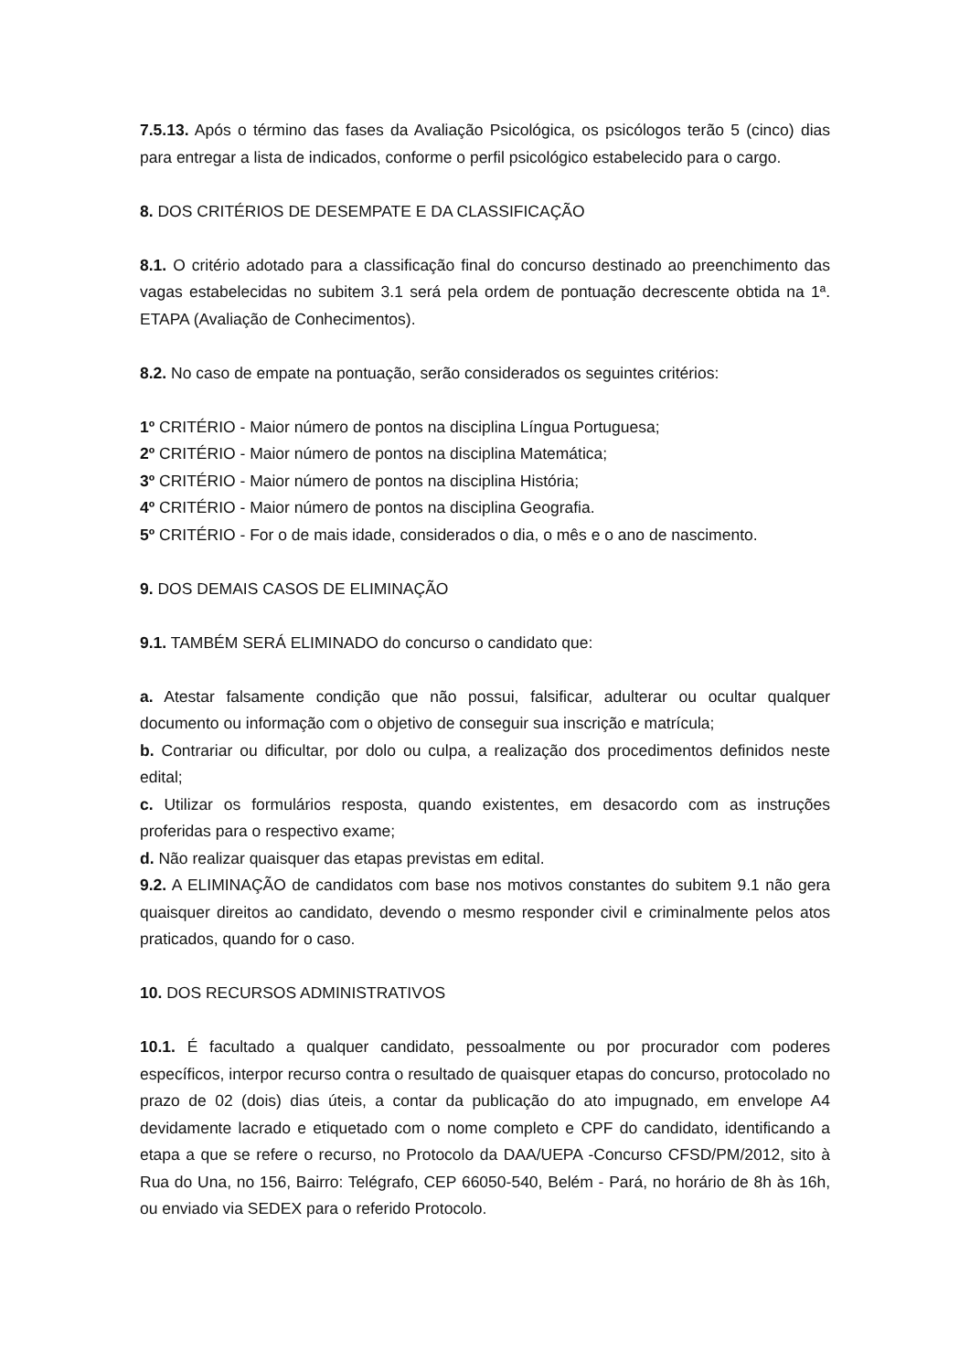7.5.13. Após o término das fases da Avaliação Psicológica, os psicólogos terão 5 (cinco) dias para entregar a lista de indicados, conforme o perfil psicológico estabelecido para o cargo.
8. DOS CRITÉRIOS DE DESEMPATE E DA CLASSIFICAÇÃO
8.1. O critério adotado para a classificação final do concurso destinado ao preenchimento das vagas estabelecidas no subitem 3.1 será pela ordem de pontuação decrescente obtida na 1ª. ETAPA (Avaliação de Conhecimentos).
8.2. No caso de empate na pontuação, serão considerados os seguintes critérios:
1º CRITÉRIO - Maior número de pontos na disciplina Língua Portuguesa;
2º CRITÉRIO - Maior número de pontos na disciplina Matemática;
3º CRITÉRIO - Maior número de pontos na disciplina História;
4º CRITÉRIO - Maior número de pontos na disciplina Geografia.
5º CRITÉRIO - For o de mais idade, considerados o dia, o mês e o ano de nascimento.
9. DOS DEMAIS CASOS DE ELIMINAÇÃO
9.1. TAMBÉM SERÁ ELIMINADO do concurso o candidato que:
a. Atestar falsamente condição que não possui, falsificar, adulterar ou ocultar qualquer documento ou informação com o objetivo de conseguir sua inscrição e matrícula;
b. Contrariar ou dificultar, por dolo ou culpa, a realização dos procedimentos definidos neste edital;
c. Utilizar os formulários resposta, quando existentes, em desacordo com as instruções proferidas para o respectivo exame;
d. Não realizar quaisquer das etapas previstas em edital.
9.2. A ELIMINAÇÃO de candidatos com base nos motivos constantes do subitem 9.1 não gera quaisquer direitos ao candidato, devendo o mesmo responder civil e criminalmente pelos atos praticados, quando for o caso.
10. DOS RECURSOS ADMINISTRATIVOS
10.1. É facultado a qualquer candidato, pessoalmente ou por procurador com poderes específicos, interpor recurso contra o resultado de quaisquer etapas do concurso, protocolado no prazo de 02 (dois) dias úteis, a contar da publicação do ato impugnado, em envelope A4 devidamente lacrado e etiquetado com o nome completo e CPF do candidato, identificando a etapa a que se refere o recurso, no Protocolo da DAA/UEPA -Concurso CFSD/PM/2012, sito à Rua do Una, no 156, Bairro: Telégrafo, CEP 66050-540, Belém - Pará, no horário de 8h às 16h, ou enviado via SEDEX para o referido Protocolo.